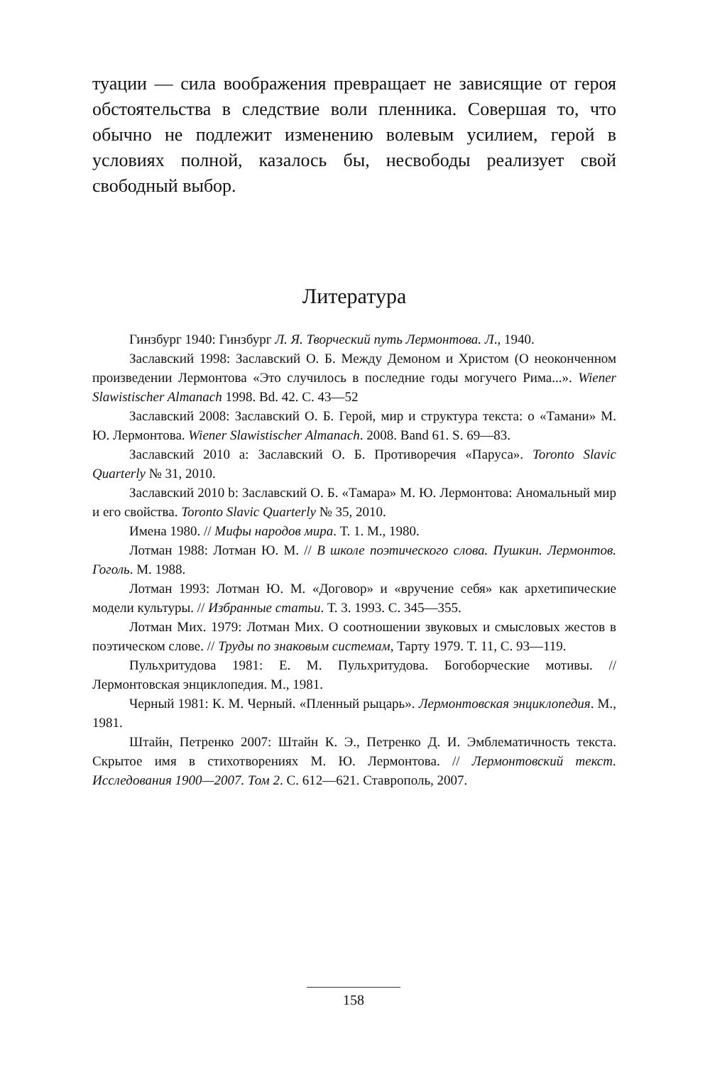туации — сила воображения превращает не зависящие от героя обстоятельства в следствие воли пленника. Совершая то, что обычно не подлежит изменению волевым усилием, герой в условиях полной, казалось бы, несвободы реализует свой свободный выбор.
Литература
Гинзбург 1940: Гинзбург Л. Я. Творческий путь Лермонтова. Л., 1940.
Заславский 1998: Заславский О. Б. Между Демоном и Христом (О неоконченном произведении Лермонтова «Это случилось в последние годы могучего Рима...». Wiener Slawistischer Almanach 1998. Bd. 42. С. 43—52
Заславский 2008: Заславский О. Б. Герой, мир и структура текста: о «Тамани» М. Ю. Лермонтова. Wiener Slawistischer Almanach. 2008. Band 61. S. 69—83.
Заславский 2010 a: Заславский О. Б. Противоречия «Паруса». Toronto Slavic Quarterly № 31, 2010.
Заславский 2010 b: Заславский О. Б. «Тамара» М. Ю. Лермонтова: Аномальный мир и его свойства. Toronto Slavic Quarterly № 35, 2010.
Имена 1980. // Мифы народов мира. Т. 1. М., 1980.
Лотман 1988: Лотман Ю. М. // В школе поэтического слова. Пушкин. Лермонтов. Гоголь. М. 1988.
Лотман 1993: Лотман Ю. М. «Договор» и «вручение себя» как архетипические модели культуры. // Избранные статьи. Т. 3. 1993. С. 345—355.
Лотман Мих. 1979: Лотман Мих. О соотношении звуковых и смысловых жестов в поэтическом слове. // Труды по знаковым системам, Тарту 1979. Т. 11, С. 93—119.
Пульхритудова 1981: Е. М. Пульхритудова. Богоборческие мотивы. // Лермонтовская энциклопедия. М., 1981.
Черный 1981: К. М. Черный. «Пленный рыцарь». Лермонтовская энциклопедия. М., 1981.
Штайн, Петренко 2007: Штайн К. Э., Петренко Д. И. Эмблематичность текста. Скрытое имя в стихотворениях М. Ю. Лермонтова. // Лермонтовский текст. Исследования 1900—2007. Том 2. С. 612—621. Ставрополь, 2007.
158